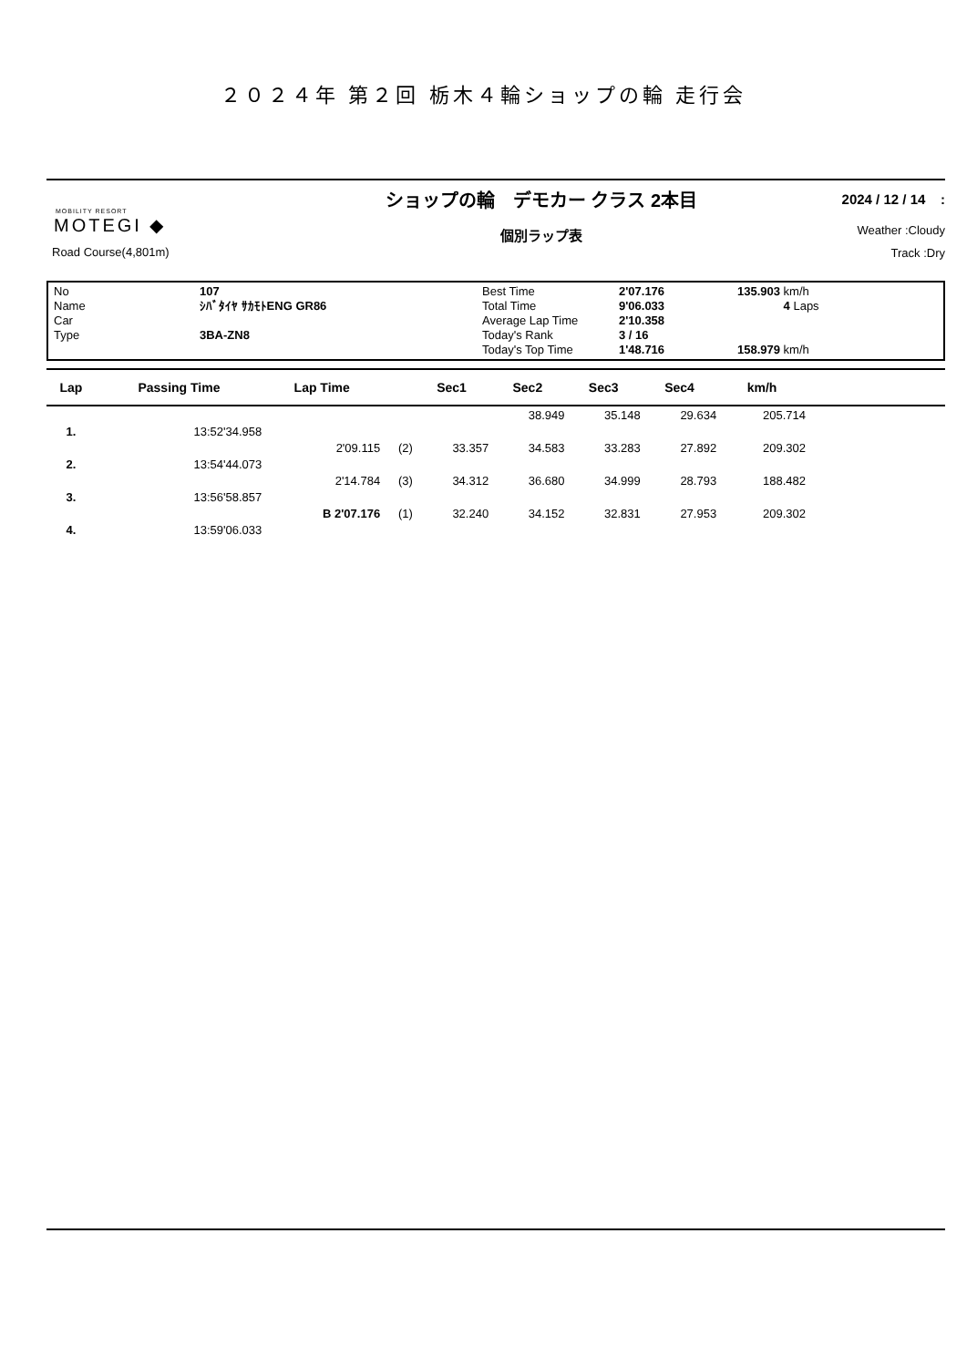２０２４年 第２回 栃木４輪ショップの輪 走行会
MOBILITY RESORT
MOTEGI ◆
Road Course(4,801m)
ショップの輪　デモカー クラス 2本目
個別ラップ表
2024 / 12 / 14 :
Weather :Cloudy
Track :Dry
No
Name
Car
Type
107
ｼﾊﾞﾀｲﾔ ｻｶﾓﾄENG GR86
3BA-ZN8
Best Time
Total Time
Average Lap Time
Today's Rank
Today's Top Time
2'07.176
9'06.033
2'10.358
3 / 16
1'48.716
135.903 km/h
4 Laps
158.979 km/h
| Lap | Passing Time | Lap Time | | Sec1 | Sec2 | Sec3 | Sec4 | km/h | |
| --- | --- | --- | --- | --- | --- | --- | --- | --- | --- |
| | | | | | 38.949 | 35.148 | 29.634 | 205.714 | |
| 1. | 13:52'34.958 | | | | | | | | |
| | | 2'09.115 | (2) | 33.357 | 34.583 | 33.283 | 27.892 | 209.302 | |
| 2. | 13:54'44.073 | | | | | | | | |
| | | 2'14.784 | (3) | 34.312 | 36.680 | 34.999 | 28.793 | 188.482 | |
| 3. | 13:56'58.857 | | | | | | | | |
| | | B 2'07.176 | (1) | 32.240 | 34.152 | 32.831 | 27.953 | 209.302 | |
| 4. | 13:59'06.033 | | | | | | | | |